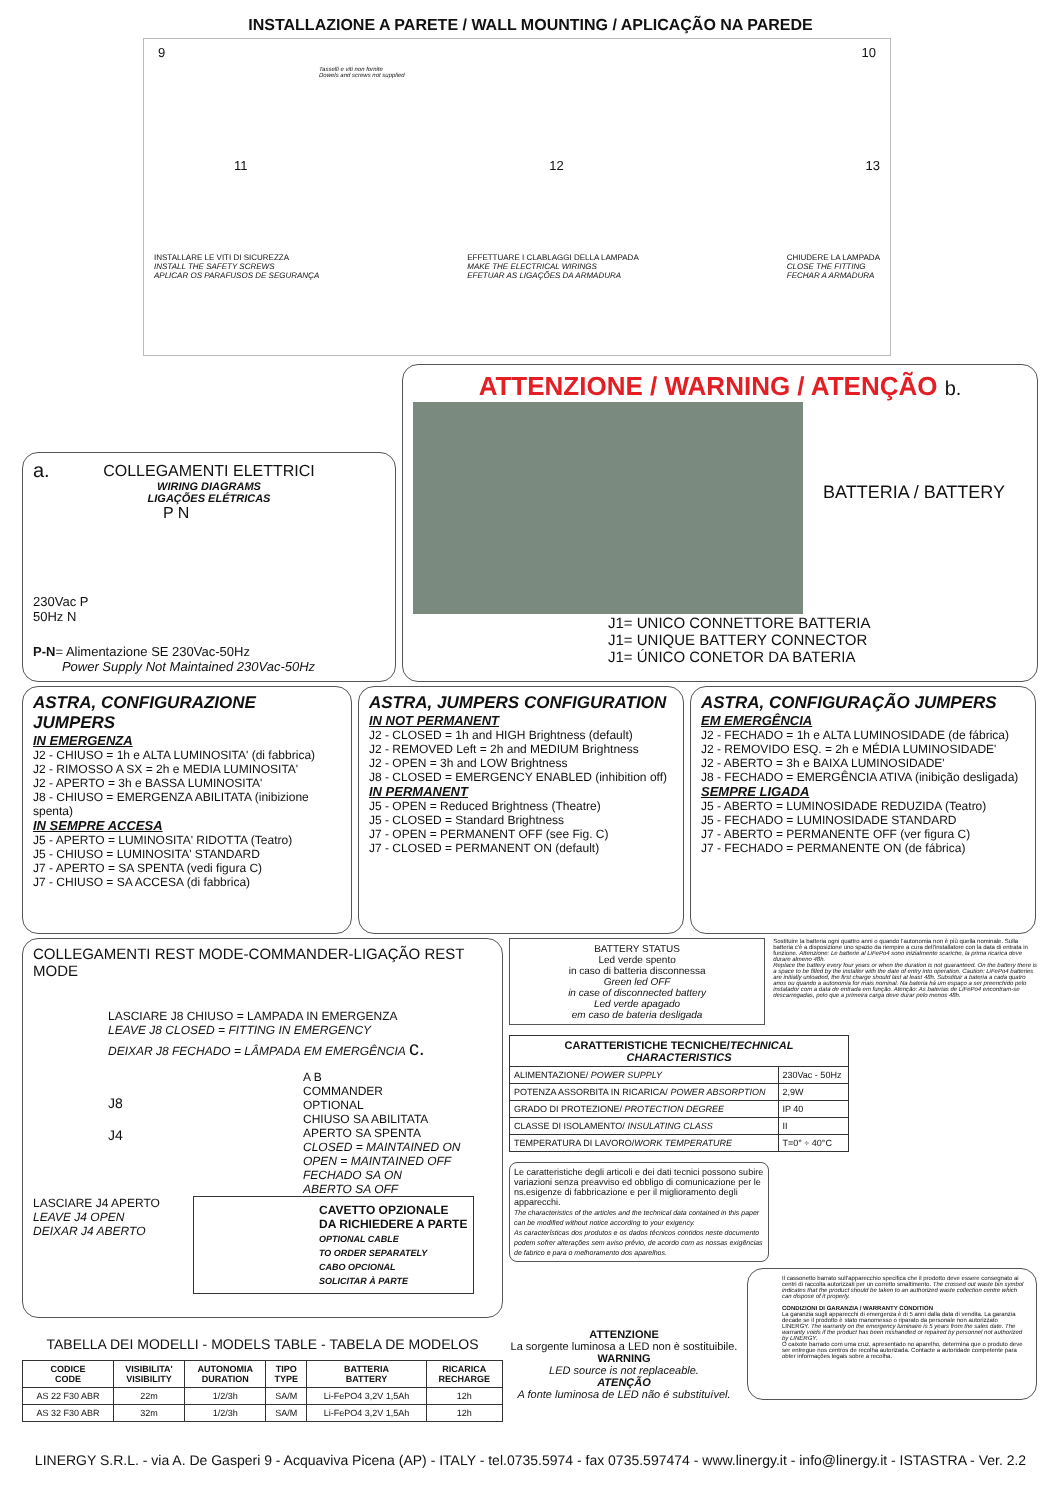INSTALLAZIONE A PARETE / WALL MOUNTING / APLICAÇÃO NA PAREDE
9 10
Tasselli e viti non fornite
Dowels and screws not supplied
11 12 13
INSTALLARE LE VITI DI SICUREZZA
INSTALL THE SAFETY SCREWS
APLICAR OS PARAFUSOS DE SEGURANÇA
EFFETTUARE I CLABLAGGI DELLA LAMPADA
MAKE THE ELECTRICAL WIRINGS
EFETUAR AS LIGAÇÕES DA ARMADURA
CHIUDERE LA LAMPADA
CLOSE THE FITTING
FECHAR A ARMADURA
a.
COLLEGAMENTI ELETTRICI
WIRING DIAGRAMS
LIGAÇÕES ELÉTRICAS
P N
230Vac P
50Hz N
P-N= Alimentazione SE 230Vac-50Hz
Power Supply Not Maintained 230Vac-50Hz
ATTENZIONE / WARNING / ATENÇÃO b.
BATTERIA / BATTERY
J1= UNICO CONNETTORE BATTERIA
J1= UNIQUE BATTERY CONNECTOR
J1= ÚNICO CONETOR DA BATERIA
ASTRA, CONFIGURAZIONE JUMPERS
IN EMERGENZA
J2 - CHIUSO = 1h e ALTA LUMINOSITA' (di fabbrica)
J2 - RIMOSSO A SX = 2h e MEDIA LUMINOSITA'
J2 - APERTO = 3h e BASSA LUMINOSITA'
J8 - CHIUSO = EMERGENZA ABILITATA (inibizione spenta)
IN SEMPRE ACCESA
J5 - APERTO = LUMINOSITA' RIDOTTA (Teatro)
J5 - CHIUSO = LUMINOSITA' STANDARD
J7 - APERTO = SA SPENTA (vedi figura C)
J7 - CHIUSO = SA ACCESA (di fabbrica)
ASTRA, JUMPERS CONFIGURATION
IN NOT PERMANENT
J2 - CLOSED = 1h and HIGH Brightness (default)
J2 - REMOVED Left = 2h and MEDIUM Brightness
J2 - OPEN = 3h and LOW Brightness
J8 - CLOSED = EMERGENCY ENABLED (inhibition off)
IN PERMANENT
J5 - OPEN = Reduced Brightness (Theatre)
J5 - CLOSED = Standard Brightness
J7 - OPEN = PERMANENT OFF (see Fig. C)
J7 - CLOSED = PERMANENT ON (default)
ASTRA, CONFIGURAÇÃO JUMPERS
EM EMERGÊNCIA
J2 - FECHADO = 1h e ALTA LUMINOSIDADE (de fábrica)
J2 - REMOVIDO ESQ. = 2h e MÉDIA LUMINOSIDADE'
J2 - ABERTO = 3h e BAIXA LUMINOSIDADE'
J8 - FECHADO = EMERGÊNCIA ATIVA (inibição desligada)
SEMPRE LIGADA
J5 - ABERTO = LUMINOSIDADE REDUZIDA (Teatro)
J5 - FECHADO = LUMINOSIDADE STANDARD
J7 - ABERTO = PERMANENTE OFF (ver figura C)
J7 - FECHADO = PERMANENTE ON (de fábrica)
COLLEGAMENTI REST MODE-COMMANDER-LIGAÇÃO REST MODE
LASCIARE J8 CHIUSO = LAMPADA IN EMERGENZA
LEAVE J8 CLOSED = FITTING IN EMERGENCY
DEIXAR J8 FECHADO = LÂMPADA EM EMERGÊNCIA c.
J8
J4
A B
COMMANDER
OPTIONAL
CHIUSO SA ABILITATA
APERTO SA SPENTA
CLOSED = MAINTAINED ON
OPEN = MAINTAINED OFF
FECHADO SA ON
ABERTO SA OFF
LASCIARE J4 APERTO
LEAVE J4 OPEN
DEIXAR J4 ABERTO
CAVETTO OPZIONALE
DA RICHIEDERE A PARTE
OPTIONAL CABLE
TO ORDER SEPARATELY
CABO OPCIONAL
SOLICITAR À PARTE
TABELLA DEI MODELLI - MODELS TABLE - TABELA DE MODELOS
| CODICE CODE | VISIBILITA' VISIBILITY | AUTONOMIA DURATION | TIPO TYPE | BATTERIA BATTERY | RICARICA RECHARGE |
| --- | --- | --- | --- | --- | --- |
| AS 22 F30 ABR | 22m | 1/2/3h | SA/M | Li-FePO4 3,2V 1,5Ah | 12h |
| AS 32 F30 ABR | 32m | 1/2/3h | SA/M | Li-FePO4 3,2V 1,5Ah | 12h |
BATTERY STATUS
Led verde spento
in caso di batteria disconnessa
Green led OFF
in case of disconnected battery
Led verde apagado
em caso de bateria desligada
Sostituire la batteria ogni quattro anni o quando l'autonomia non è più quella nominale. Sulla batteria c'è a disposizione uno spazio da riempire a cura dell'installatore con la data di entrata in funzione. Attenzione: Le batterie al LiFePo4 sono inizialmente scariche, la prima ricarica deve durare almeno 48h.
Replace the battery every four years or when the duration is not guaranteed. On the battery there is a space to be filled by the installer with the date of entry into operation. Caution: LiFePo4 batteries are initially unloaded, the first charge should last at least 48h. Substituir a bateria a cada quatro anos ou quando a autonomia for mais nominal. Na bateria há um espaço a ser preenchido pelo instalador com a data de entrada em função. Atenção: As baterias de LiFePo4 encontram-se descarregadas, pelo que a primeira carga deve durar pelo menos 48h.
| CARATTERISTICHE TECNICHE/ TECHNICAL CHARACTERISTICS | |
| --- | --- |
| ALIMENTAZIONE/ POWER SUPPLY | 230Vac - 50Hz |
| POTENZA ASSORBITA IN RICARICA/ POWER ABSORPTION | 2,9W |
| GRADO DI PROTEZIONE/ PROTECTION DEGREE | IP 40 |
| CLASSE DI ISOLAMENTO/ INSULATING CLASS | II |
| TEMPERATURA DI LAVORO/ WORK TEMPERATURE | T=0° ÷ 40°C |
Le caratteristiche degli articoli e dei dati tecnici possono subire variazioni senza preavviso ed obbligo di comunicazione per le ns.esigenze di fabbricazione e per il miglioramento degli apparecchi.
The characteristics of the articles and the technical data contained in this paper can be modified without notice according to your exigency.
As características dos produtos e os dados técnicos contidos neste documento podem sofrer alterações sem aviso prévio, de acordo com as nossas exigências de fabrico e para o melhoramento dos aparelhos.
ATTENZIONE
La sorgente luminosa a LED non è sostituibile.
WARNING
LED source is not replaceable.
ATENÇÃO
A fonte luminosa de LED não é substituível.
Il cassonetto barrato sull'apparecchio specifica che il prodotto deve essere consegnato ai centri di raccolta autorizzati per un corretto smaltimento. The crossed out waste bin symbol indicates that the product should be taken to an authorized waste collection centre which can dispose of it properly.
CONDIZIONI DI GARANZIA / WARRANTY CONDITION
La garanzia sugli apparecchi di emergenza è di 5 anni dalla data di vendita. La garanzia decade se il prodotto è stato manomesso o riparato da personale non autorizzato LINERGY. The warranty on the emergency luminaire is 5 years from the sales date. The warranty voids if the product has been mishandled or repaired by personnel not authorized by LINERGY.
O caixote barrado com uma cruz, apresentado no aparelho, determina que o produto deve ser entregue nos centros de recolha autorizada. Contacte a autoridade competente para obter informações legais sobre a recolha.
LINERGY S.R.L. - via A. De Gasperi 9 - Acquaviva Picena (AP) - ITALY - tel.0735.5974 - fax 0735.597474 - www.linergy.it - info@linergy.it - ISTASTRA - Ver. 2.2